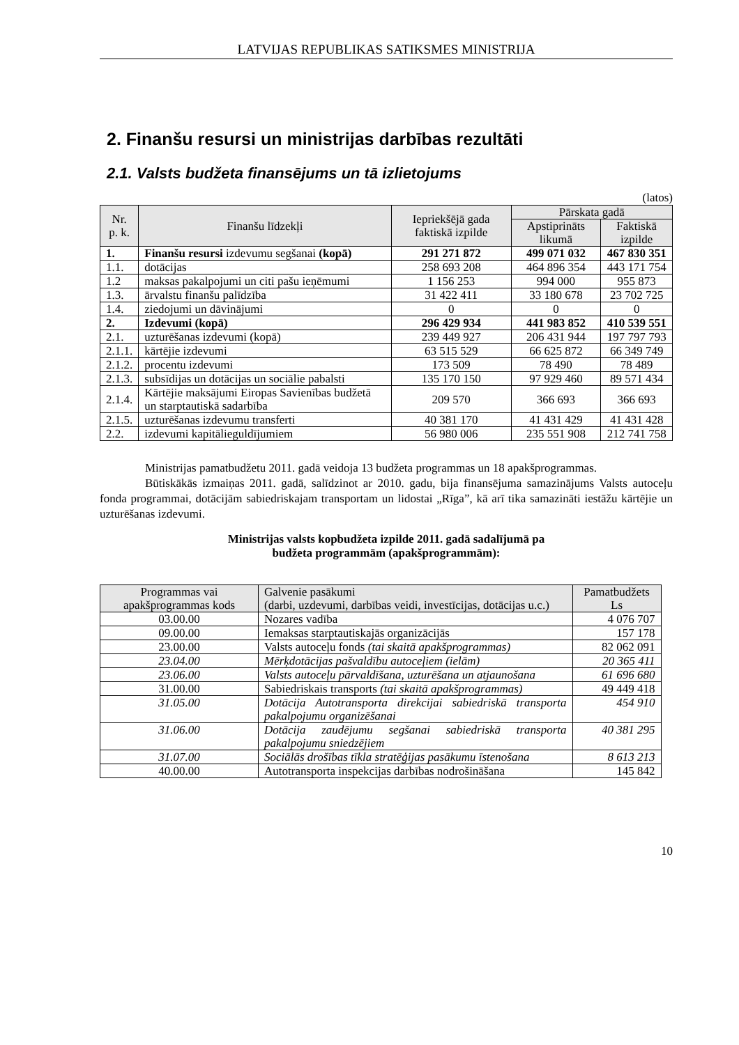LATVIJAS REPUBLIKAS SATIKSMES MINISTRIJA
2. Finanšu resursi un ministrijas darbības rezultāti
2.1. Valsts budžeta finansējums un tā izlietojums
(latos)
| Nr. p. k. | Finanšu līdzekļi | Iepriekšējā gada faktiskā izpilde | Pārskata gadā | |
| --- | --- | --- | --- | --- |
| | | | Apstiprināts likumā | Faktiskā izpilde |
| 1. | Finanšu resursi izdevumu segšanai (kopā) | 291 271 872 | 499 071 032 | 467 830 351 |
| 1.1. | dotācijas | 258 693 208 | 464 896 354 | 443 171 754 |
| 1.2 | maksas pakalpojumi un citi pašu ieņēmumi | 1 156 253 | 994 000 | 955 873 |
| 1.3. | ārvalstu finanšu palīdzība | 31 422 411 | 33 180 678 | 23 702 725 |
| 1.4. | ziedojumi un dāvinājumi | 0 | 0 | 0 |
| 2. | Izdevumi (kopā) | 296 429 934 | 441 983 852 | 410 539 551 |
| 2.1. | uzturēšanas izdevumi (kopā) | 239 449 927 | 206 431 944 | 197 797 793 |
| 2.1.1. | kārtējie izdevumi | 63 515 529 | 66 625 872 | 66 349 749 |
| 2.1.2. | procentu izdevumi | 173 509 | 78 490 | 78 489 |
| 2.1.3. | subsīdijas un dotācijas un sociālie pabalsti | 135 170 150 | 97 929 460 | 89 571 434 |
| 2.1.4. | Kārtējie maksājumi Eiropas Savienības budžetā un starptautiskā sadarbība | 209 570 | 366 693 | 366 693 |
| 2.1.5. | uzturēšanas izdevumu transferti | 40 381 170 | 41 431 429 | 41 431 428 |
| 2.2. | izdevumi kapitālieguldījumiem | 56 980 006 | 235 551 908 | 212 741 758 |
Ministrijas pamatbudžetu 2011. gadā veidoja 13 budžeta programmas un 18 apakšprogrammas.
Būtiskākās izmaiņas 2011. gadā, salīdzinot ar 2010. gadu, bija finansējuma samazinājums Valsts autoceļu fonda programmai, dotācijām sabiedriskajam transportam un lidostai „Rīga”, kā arī tika samazināti iestāžu kārtējie un uzturēšanas izdevumi.
Ministrijas valsts kopbudžeta izpilde 2011. gadā sadalījumā pa
budžeta programmām (apakšprogrammām):
| Programmas vai apakšprogrammas kods | Galvenie pasākumi (darbi, uzdevumi, darbības veidi, investīcijas, dotācijas u.c.) | Pamatbudžets Ls |
| --- | --- | --- |
| 03.00.00 | Nozares vadība | 4 076 707 |
| 09.00.00 | Iemaksas starptautiskajās organizācijās | 157 178 |
| 23.00.00 | Valsts autoceļu fonds (tai skaitā apakšprogrammas) | 82 062 091 |
| 23.04.00 | Mērķdotācijas pašvaldību autoceļiem (ielām) | 20 365 411 |
| 23.06.00 | Valsts autoceļu pārvaldīšana, uzturēšana un atjaunošana | 61 696 680 |
| 31.00.00 | Sabiedriskais transports (tai skaitā apakšprogrammas) | 49 449 418 |
| 31.05.00 | Dotācija Autotransporta direkcijai sabiedriskā transporta pakalpojumu organizēšanai | 454 910 |
| 31.06.00 | Dotācija zaudējumu segšanai sabiedriskā transporta pakalpojumu sniedzējiem | 40 381 295 |
| 31.07.00 | Sociālās drošības tīkla stratēģijas pasākumu īstenošana | 8 613 213 |
| 40.00.00 | Autotransporta inspekcijas darbības nodrošināšana | 145 842 |
10